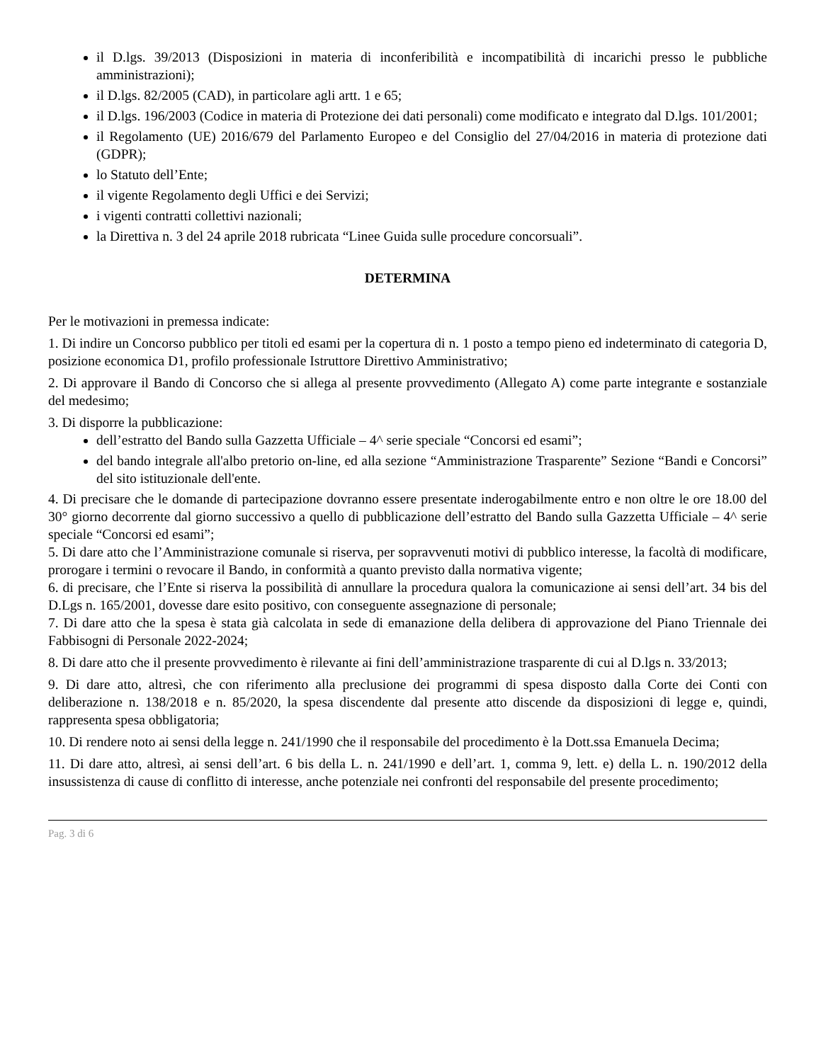il D.lgs. 39/2013 (Disposizioni in materia di inconferibilità e incompatibilità di incarichi presso le pubbliche amministrazioni);
il D.lgs. 82/2005 (CAD), in particolare agli artt. 1 e 65;
il D.lgs. 196/2003 (Codice in materia di Protezione dei dati personali) come modificato e integrato dal D.lgs. 101/2001;
il Regolamento (UE) 2016/679 del Parlamento Europeo e del Consiglio del 27/04/2016 in materia di protezione dati (GDPR);
lo Statuto dell’Ente;
il vigente Regolamento degli Uffici e dei Servizi;
i vigenti contratti collettivi nazionali;
la Direttiva n. 3 del 24 aprile 2018 rubricata “Linee Guida sulle procedure concorsuali”.
DETERMINA
Per le motivazioni in premessa indicate:
1. Di indire un Concorso pubblico per titoli ed esami per la copertura di n. 1 posto a tempo pieno ed indeterminato di categoria D, posizione economica D1, profilo professionale Istruttore Direttivo Amministrativo;
2. Di approvare il Bando di Concorso che si allega al presente provvedimento (Allegato A) come parte integrante e sostanziale del medesimo;
3. Di disporre la pubblicazione:
dell’estratto del Bando sulla Gazzetta Ufficiale – 4^ serie speciale “Concorsi ed esami”;
del bando integrale all'albo pretorio on-line, ed alla sezione “Amministrazione Trasparente” Sezione “Bandi e Concorsi” del sito istituzionale dell'ente.
4. Di precisare che le domande di partecipazione dovranno essere presentate inderogabilmente entro e non oltre le ore 18.00 del 30° giorno decorrente dal giorno successivo a quello di pubblicazione dell’estratto del Bando sulla Gazzetta Ufficiale – 4^ serie speciale “Concorsi ed esami”;
5. Di dare atto che l’Amministrazione comunale si riserva, per sopravvenuti motivi di pubblico interesse, la facoltà di modificare, prorogare i termini o revocare il Bando, in conformità a quanto previsto dalla normativa vigente;
6. di precisare, che l’Ente si riserva la possibilità di annullare la procedura qualora la comunicazione ai sensi dell’art. 34 bis del D.Lgs n. 165/2001, dovesse dare esito positivo, con conseguente assegnazione di personale;
7. Di dare atto che la spesa è stata già calcolata in sede di emanazione della delibera di approvazione del Piano Triennale dei Fabbisogni di Personale 2022-2024;
8. Di dare atto che il presente provvedimento è rilevante ai fini dell’amministrazione trasparente di cui al D.lgs n. 33/2013;
9. Di dare atto, altresì, che con riferimento alla preclusione dei programmi di spesa disposto dalla Corte dei Conti con deliberazione n. 138/2018 e n. 85/2020, la spesa discendente dal presente atto discende da disposizioni di legge e, quindi, rappresenta spesa obbligatoria;
10. Di rendere noto ai sensi della legge n. 241/1990 che il responsabile del procedimento è la Dott.ssa Emanuela Decima;
11. Di dare atto, altresì, ai sensi dell’art. 6 bis della L. n. 241/1990 e dell’art. 1, comma 9, lett. e) della L. n. 190/2012 della insussistenza di cause di conflitto di interesse, anche potenziale nei confronti del responsabile del presente procedimento;
Pag. 3 di 6